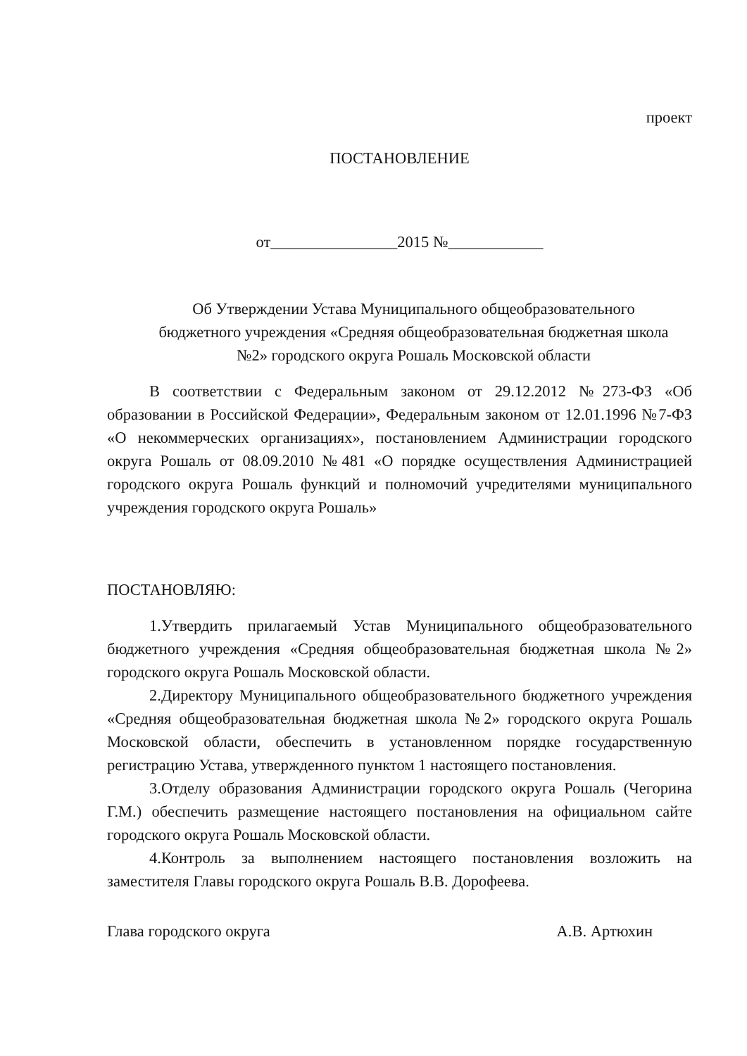проект
ПОСТАНОВЛЕНИЕ
от________________2015 №____________
Об Утверждении Устава Муниципального общеобразовательного
бюджетного учреждения «Средняя общеобразовательная бюджетная школа
№2» городского округа Рошаль Московской области
В соответствии с Федеральным законом от 29.12.2012 №273-ФЗ «Об образовании в Российской Федерации», Федеральным законом от 12.01.1996 №7-ФЗ «О некоммерческих организациях», постановлением Администрации городского округа Рошаль от 08.09.2010 №481 «О порядке осуществления Администрацией городского округа Рошаль функций и полномочий учредителями муниципального учреждения городского округа Рошаль»
ПОСТАНОВЛЯЮ:
1.Утвердить прилагаемый Устав Муниципального общеобразовательного бюджетного учреждения «Средняя общеобразовательная бюджетная школа №2» городского округа Рошаль Московской области.
2.Директору Муниципального общеобразовательного бюджетного учреждения «Средняя общеобразовательная бюджетная школа №2» городского округа Рошаль Московской области, обеспечить в установленном порядке государственную регистрацию Устава, утвержденного пунктом 1 настоящего постановления.
3.Отделу образования Администрации городского округа Рошаль (Чегорина Г.М.) обеспечить размещение настоящего постановления на официальном сайте городского округа Рошаль Московской области.
4.Контроль за выполнением настоящего постановления возложить на заместителя Главы городского округа Рошаль В.В. Дорофеева.
Глава городского округа А.В. Артюхин